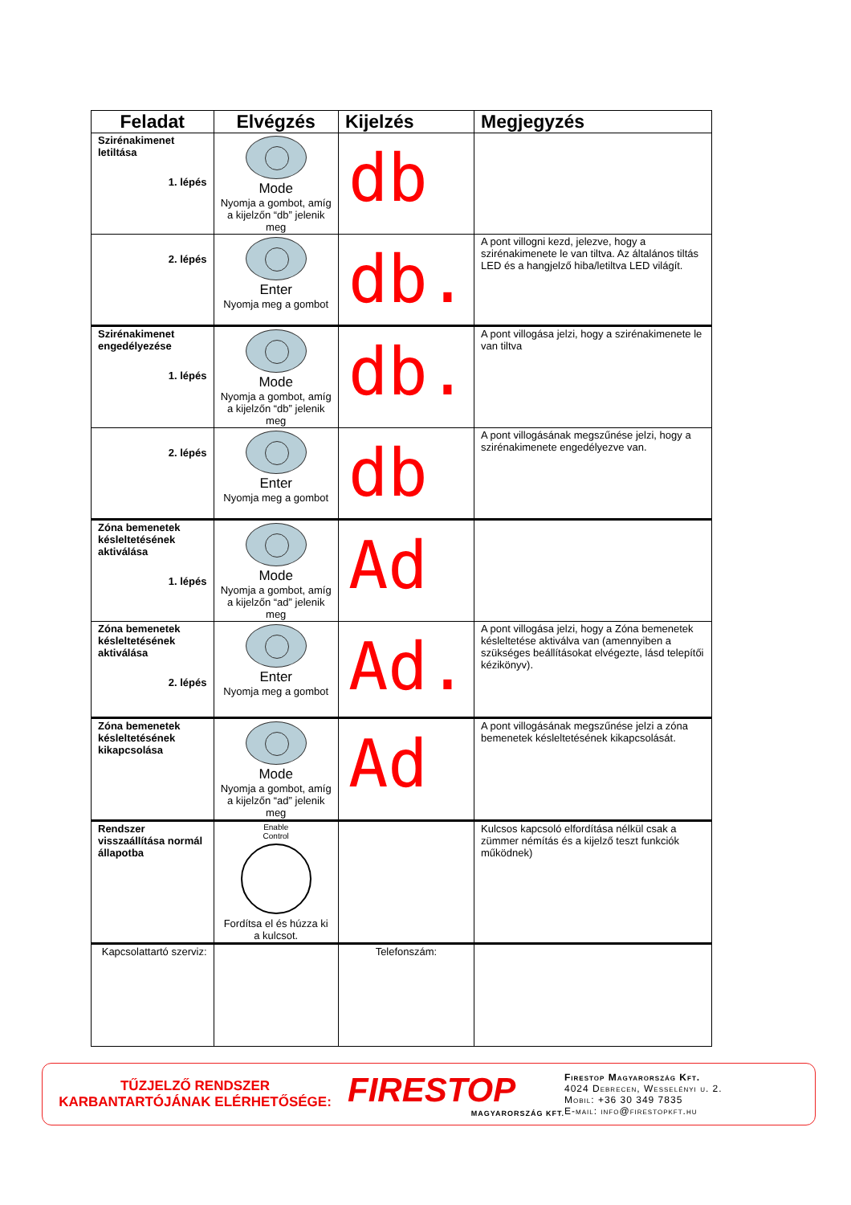| Feladat | Elvégzés | Kijelzés | Megjegyzés |
| --- | --- | --- | --- |
| Szirénakimenet letiltása 1. lépés | Mode Nyomja a gombot, amíg a kijelzőn “db” jelenik meg | db | |
| 2. lépés | Enter Nyomja meg a gombot | db. | A pont villogni kezd, jelezve, hogy a szirénakimenete le van tiltva. Az általános tiltás LED és a hangjelző hiba/letiltva LED világít. |
| Szirénakimenet engedélyezése 1. lépés | Mode Nyomja a gombot, amíg a kijelzőn “db” jelenik meg | db. | A pont villogása jelzi, hogy a szirénakimenete le van tiltva |
| 2. lépés | Enter Nyomja meg a gombot | db | A pont villogásának megszűnése jelzi, hogy a szirénakimenete engedélyezve van. |
| Zóna bemenetek késleltetésének aktiválása 1. lépés | Mode Nyomja a gombot, amíg a kijelzőn “ad” jelenik meg | Ad | |
| Zóna bemenetek késleltetésének aktiválása 2. lépés | Enter Nyomja meg a gombot | Ad. | A pont villogása jelzi, hogy a Zóna bemenetek késleltetése aktiválva van (amennyiben a szükséges beállításokat elvégezte, lásd telepítői kézikönyv). |
| Zóna bemenetek késleltetésének kikapcsolása | Mode Nyomja a gombot, amíg a kijelzőn “ad” jelenik meg | Ad | A pont villogásának megszűnése jelzi a zóna bemenetek késleltetésének kikapcsolását. |
| Rendszer visszaállítása normál állapotba | Enable Control Fordítsa el és húzza ki a kulcsot. | | Kulcsos kapcsoló elfordítása nélkül csak a zümmer némítás és a kijelző teszt funkciók működnek) |
| Kapcsolattartó szerviz: | | Telefonszám: | |
TŰZJELZŐ RENDSZER
KARBANTARTÓJÁNAK ELÉRHETŐSÉGE:
FIRESTOP
MAGYARORSZÁG KFT.
Firestop Magyarország Kft.
4024 Debrecen, Wesselényi u. 2.
Mobil: +36 30 349 7835
E-mail: info@firestopkft.hu